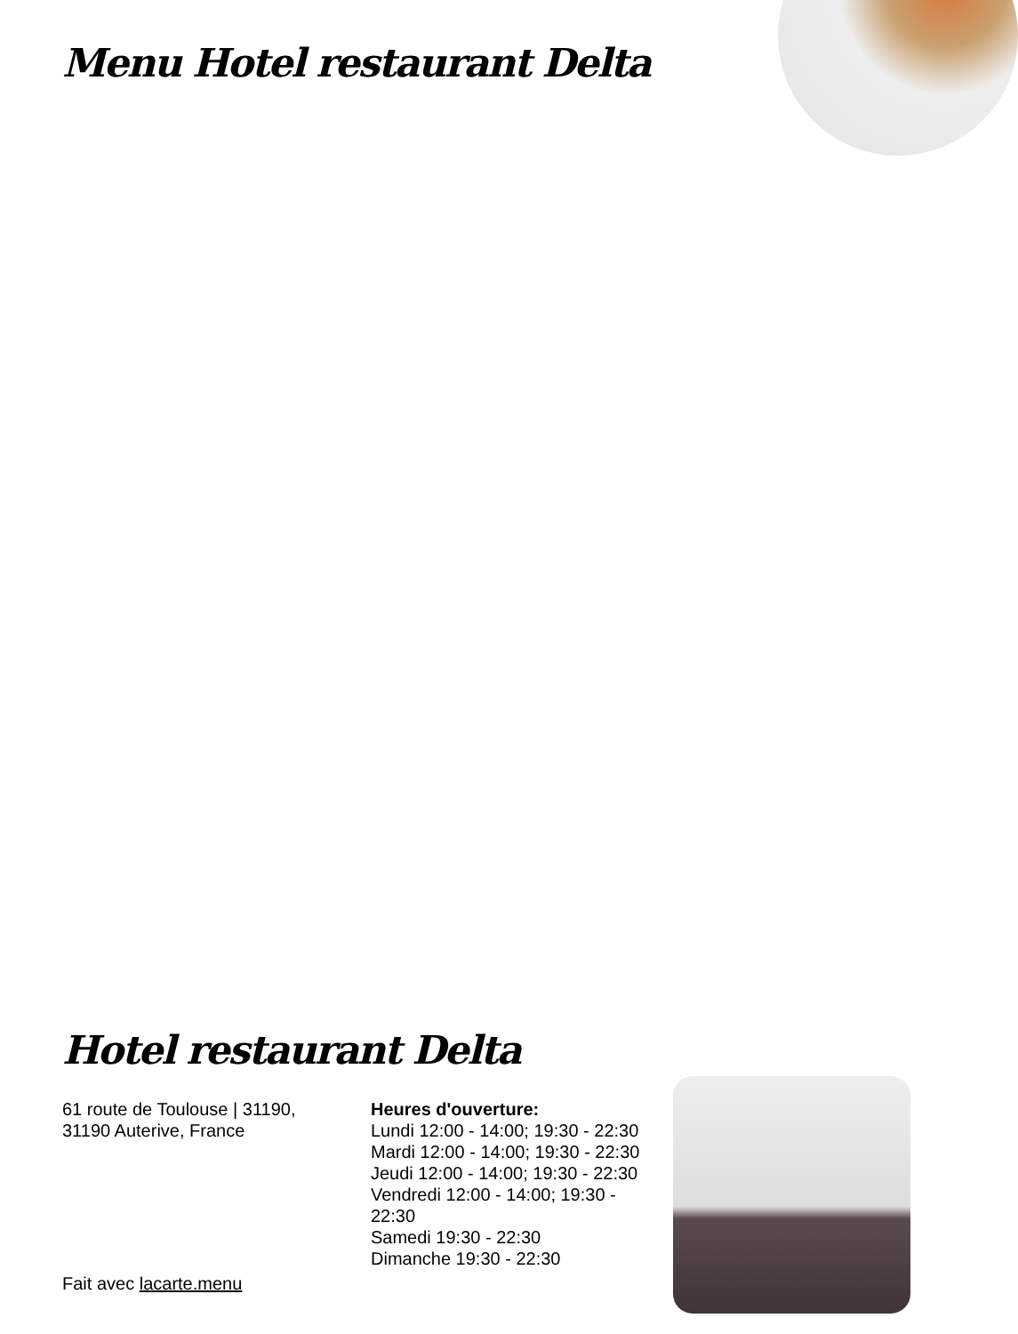Menu Hotel restaurant Delta
Hotel restaurant Delta
61 route de Toulouse | 31190,
31190 Auterive, France
Heures d'ouverture:
Lundi 12:00 - 14:00; 19:30 - 22:30
Mardi 12:00 - 14:00; 19:30 - 22:30
Jeudi 12:00 - 14:00; 19:30 - 22:30
Vendredi 12:00 - 14:00; 19:30 - 22:30
Samedi 19:30 - 22:30
Dimanche 19:30 - 22:30
Fait avec lacarte.menu